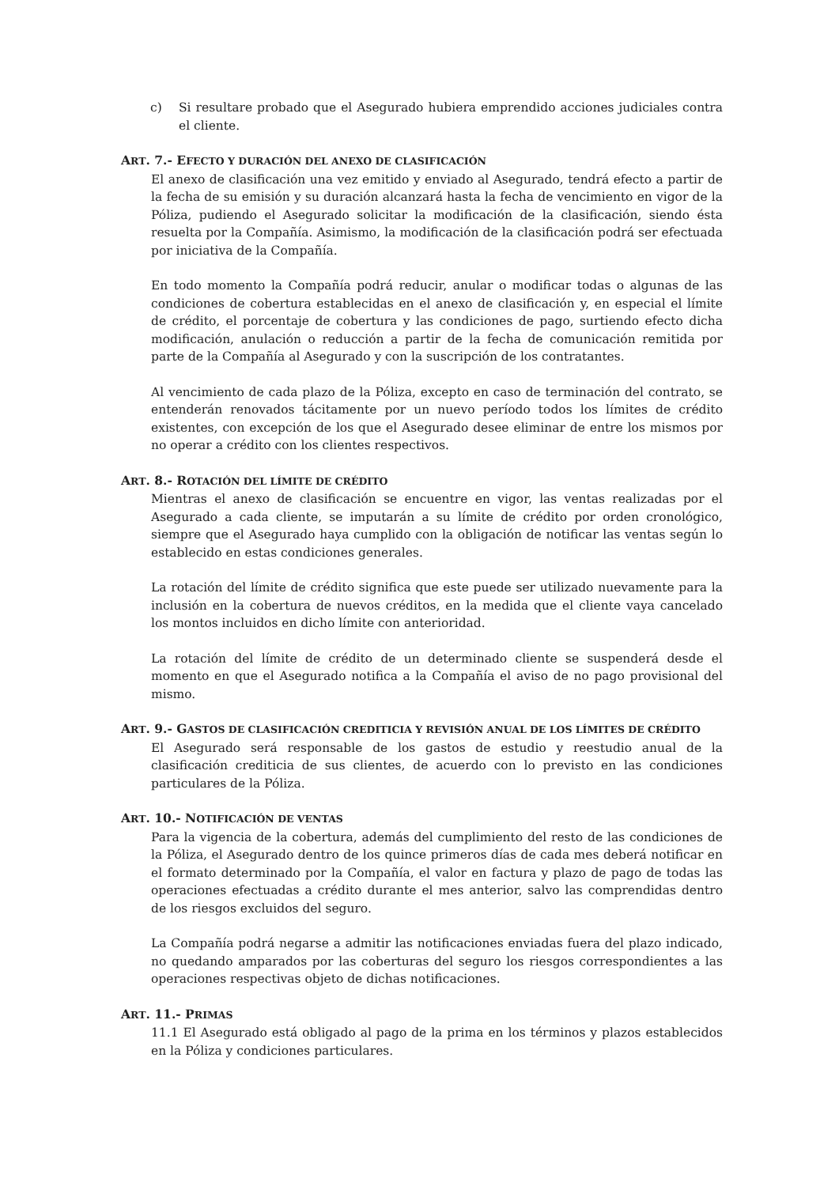c) Si resultare probado que el Asegurado hubiera emprendido acciones judiciales contra el cliente.
ART. 7.- EFECTO Y DURACIÓN DEL ANEXO DE CLASIFICACIÓN
El anexo de clasificación una vez emitido y enviado al Asegurado, tendrá efecto a partir de la fecha de su emisión y su duración alcanzará hasta la fecha de vencimiento en vigor de la Póliza, pudiendo el Asegurado solicitar la modificación de la clasificación, siendo ésta resuelta por la Compañía. Asimismo, la modificación de la clasificación podrá ser efectuada por iniciativa de la Compañía.
En todo momento la Compañía podrá reducir, anular o modificar todas o algunas de las condiciones de cobertura establecidas en el anexo de clasificación y, en especial el límite de crédito, el porcentaje de cobertura y las condiciones de pago, surtiendo efecto dicha modificación, anulación o reducción a partir de la fecha de comunicación remitida por parte de la Compañía al Asegurado y con la suscripción de los contratantes.
Al vencimiento de cada plazo de la Póliza, excepto en caso de terminación del contrato, se entenderán renovados tácitamente por un nuevo período todos los límites de crédito existentes, con excepción de los que el Asegurado desee eliminar de entre los mismos por no operar a crédito con los clientes respectivos.
ART. 8.- ROTACIÓN DEL LÍMITE DE CRÉDITO
Mientras el anexo de clasificación se encuentre en vigor, las ventas realizadas por el Asegurado a cada cliente, se imputarán a su límite de crédito por orden cronológico, siempre que el Asegurado haya cumplido con la obligación de notificar las ventas según lo establecido en estas condiciones generales.
La rotación del límite de crédito significa que este puede ser utilizado nuevamente para la inclusión en la cobertura de nuevos créditos, en la medida que el cliente vaya cancelado los montos incluidos en dicho límite con anterioridad.
La rotación del límite de crédito de un determinado cliente se suspenderá desde el momento en que el Asegurado notifica a la Compañía el aviso de no pago provisional del mismo.
ART. 9.- GASTOS DE CLASIFICACIÓN CREDITICIA Y REVISIÓN ANUAL DE LOS LÍMITES DE CRÉDITO
El Asegurado será responsable de los gastos de estudio y reestudio anual de la clasificación crediticia de sus clientes, de acuerdo con lo previsto en las condiciones particulares de la Póliza.
ART. 10.- NOTIFICACIÓN DE VENTAS
Para la vigencia de la cobertura, además del cumplimiento del resto de las condiciones de la Póliza, el Asegurado dentro de los quince primeros días de cada mes deberá notificar en el formato determinado por la Compañía, el valor en factura y plazo de pago de todas las operaciones efectuadas a crédito durante el mes anterior, salvo las comprendidas dentro de los riesgos excluidos del seguro.
La Compañía podrá negarse a admitir las notificaciones enviadas fuera del plazo indicado, no quedando amparados por las coberturas del seguro los riesgos correspondientes a las operaciones respectivas objeto de dichas notificaciones.
ART. 11.- PRIMAS
11.1 El Asegurado está obligado al pago de la prima en los términos y plazos establecidos en la Póliza y condiciones particulares.